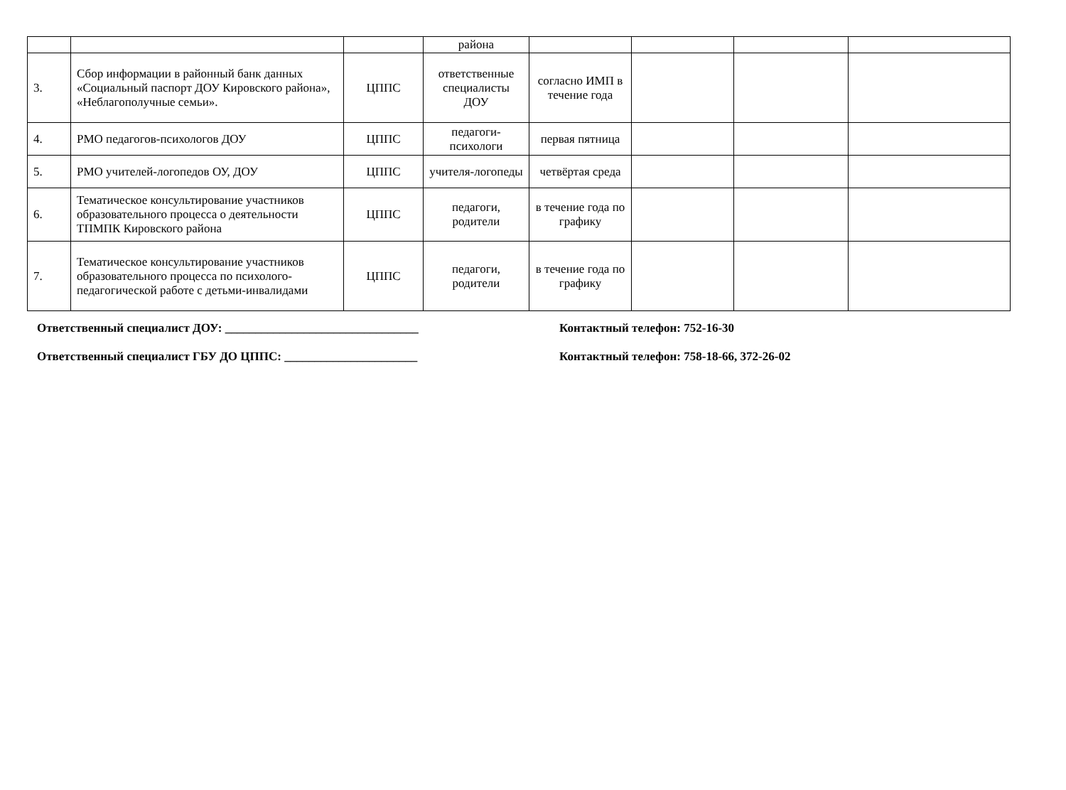| | | | района | | | | |
| 3. | Сбор информации в районный банк данных «Социальный паспорт ДОУ Кировского района», «Неблагополучные семьи». | ЦППС | ответственные специалисты ДОУ | согласно ИМП в течение года | | | |
| 4. | РМО педагогов-психологов ДОУ | ЦППС | педагоги-психологи | первая пятница | | | |
| 5. | РМО учителей-логопедов ОУ, ДОУ | ЦППС | учителя-логопеды | четвёртая среда | | | |
| 6. | Тематическое консультирование участников образовательного процесса о деятельности ТПМПК Кировского района | ЦППС | педагоги, родители | в течение года по графику | | | |
| 7. | Тематическое консультирование участников образовательного процесса по психолого-педагогической работе с детьми-инвалидами | ЦППС | педагоги, родители | в течение года по графику | | | |
Ответственный специалист ДОУ: ________________________________ Контактный телефон: 752-16-30
Ответственный специалист ГБУ ДО ЦППС: ______________________ Контактный телефон: 758-18-66, 372-26-02